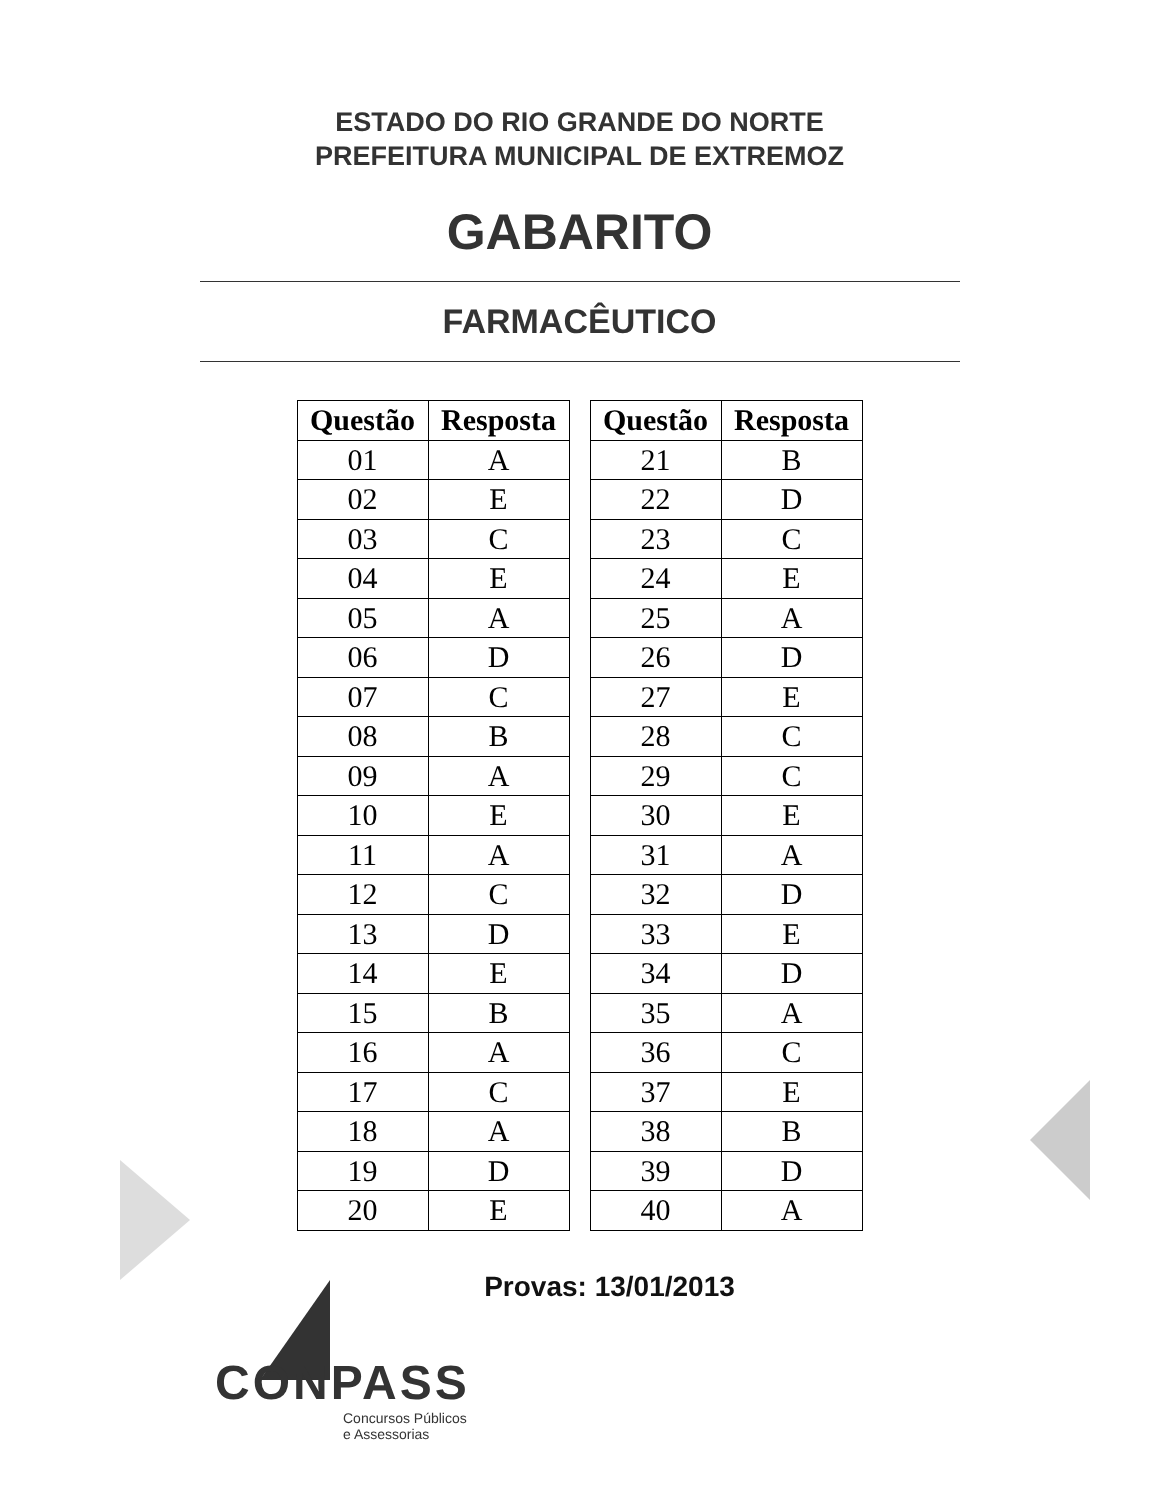ESTADO DO RIO GRANDE DO NORTE
PREFEITURA MUNICIPAL DE EXTREMOZ
GABARITO
FARMACÊUTICO
| Questão | Resposta |
| --- | --- |
| 01 | A |
| 02 | E |
| 03 | C |
| 04 | E |
| 05 | A |
| 06 | D |
| 07 | C |
| 08 | B |
| 09 | A |
| 10 | E |
| 11 | A |
| 12 | C |
| 13 | D |
| 14 | E |
| 15 | B |
| 16 | A |
| 17 | C |
| 18 | A |
| 19 | D |
| 20 | E |
| Questão | Resposta |
| --- | --- |
| 21 | B |
| 22 | D |
| 23 | C |
| 24 | E |
| 25 | A |
| 26 | D |
| 27 | E |
| 28 | C |
| 29 | C |
| 30 | E |
| 31 | A |
| 32 | D |
| 33 | E |
| 34 | D |
| 35 | A |
| 36 | C |
| 37 | E |
| 38 | B |
| 39 | D |
| 40 | A |
Provas: 13/01/2013
CONPASS
Concursos Públicos
e Assessorias